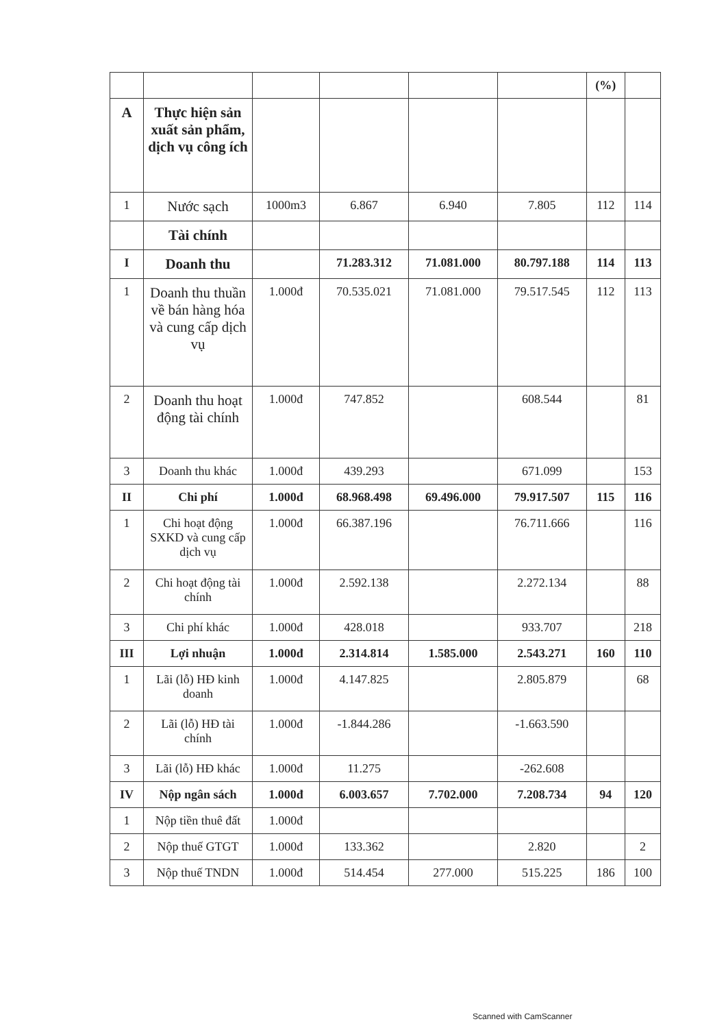| | | | | | | (%) | |
| A | Thực hiện sản xuất sản phẩm, dịch vụ công ích | | | | | | |
| 1 | Nước sạch | 1000m3 | 6.867 | 6.940 | 7.805 | 112 | 114 |
| | Tài chính | | | | | | |
| I | Doanh thu | | 71.283.312 | 71.081.000 | 80.797.188 | 114 | 113 |
| 1 | Doanh thu thuần về bán hàng hóa và cung cấp dịch vụ | 1.000đ | 70.535.021 | 71.081.000 | 79.517.545 | 112 | 113 |
| 2 | Doanh thu hoạt động tài chính | 1.000đ | 747.852 | | 608.544 | | 81 |
| 3 | Doanh thu khác | 1.000đ | 439.293 | | 671.099 | | 153 |
| II | Chi phí | 1.000đ | 68.968.498 | 69.496.000 | 79.917.507 | 115 | 116 |
| 1 | Chi hoạt động SXKD và cung cấp dịch vụ | 1.000đ | 66.387.196 | | 76.711.666 | | 116 |
| 2 | Chi hoạt động tài chính | 1.000đ | 2.592.138 | | 2.272.134 | | 88 |
| 3 | Chi phí khác | 1.000đ | 428.018 | | 933.707 | | 218 |
| III | Lợi nhuận | 1.000đ | 2.314.814 | 1.585.000 | 2.543.271 | 160 | 110 |
| 1 | Lãi (lỗ) HĐ kinh doanh | 1.000đ | 4.147.825 | | 2.805.879 | | 68 |
| 2 | Lãi (lỗ) HĐ tài chính | 1.000đ | -1.844.286 | | -1.663.590 | | |
| 3 | Lãi (lỗ) HĐ khác | 1.000đ | 11.275 | | -262.608 | | |
| IV | Nộp ngân sách | 1.000đ | 6.003.657 | 7.702.000 | 7.208.734 | 94 | 120 |
| 1 | Nộp tiền thuê đất | 1.000đ | | | | | |
| 2 | Nộp thuế GTGT | 1.000đ | 133.362 | | 2.820 | | 2 |
| 3 | Nộp thuế TNDN | 1.000đ | 514.454 | 277.000 | 515.225 | 186 | 100 |
Scanned with CamScanner